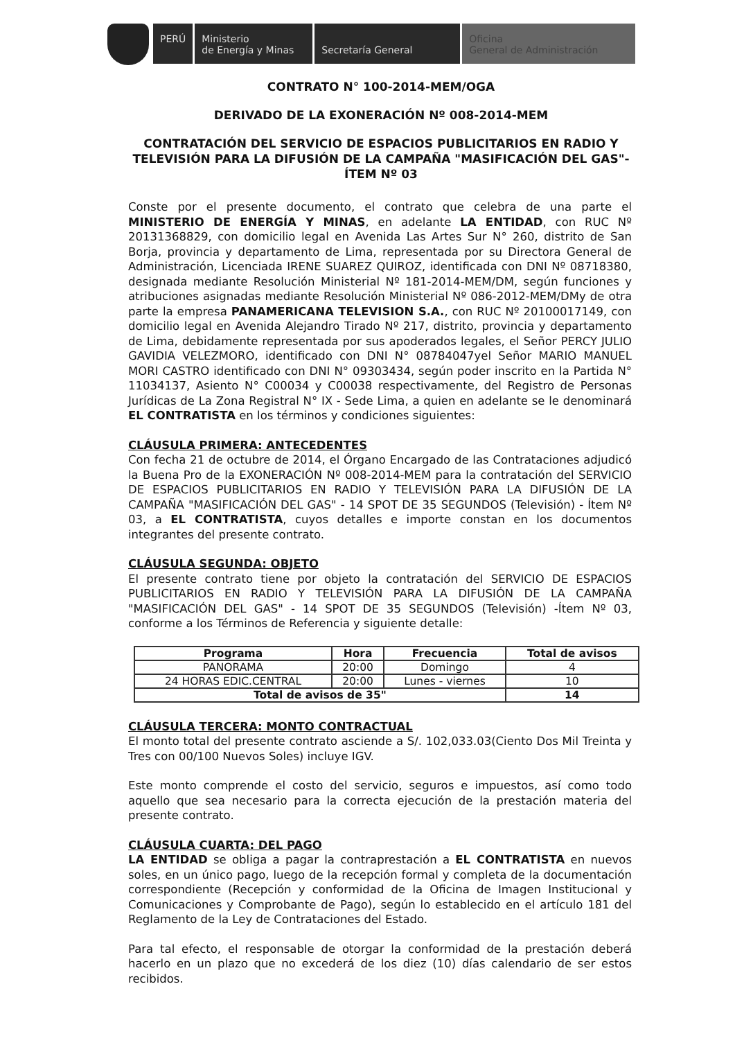PERÚ Ministerio
de Energía y Minas
Secretaría General Oficina
General de Administración
CONTRATO N° 100-2014-MEM/OGA
DERIVADO DE LA EXONERACIÓN Nº 008-2014-MEM
CONTRATACIÓN DEL SERVICIO DE ESPACIOS PUBLICITARIOS EN RADIO Y TELEVISIÓN PARA LA DIFUSIÓN DE LA CAMPAÑA "MASIFICACIÓN DEL GAS"- ÍTEM Nº 03
Conste por el presente documento, el contrato que celebra de una parte el MINISTERIO DE ENERGÍA Y MINAS, en adelante LA ENTIDAD, con RUC Nº 20131368829, con domicilio legal en Avenida Las Artes Sur N° 260, distrito de San Borja, provincia y departamento de Lima, representada por su Directora General de Administración, Licenciada IRENE SUAREZ QUIROZ, identificada con DNI Nº 08718380, designada mediante Resolución Ministerial Nº 181-2014-MEM/DM, según funciones y atribuciones asignadas mediante Resolución Ministerial Nº 086-2012-MEM/DMy de otra parte la empresa PANAMERICANA TELEVISION S.A., con RUC Nº 20100017149, con domicilio legal en Avenida Alejandro Tirado Nº 217, distrito, provincia y departamento de Lima, debidamente representada por sus apoderados legales, el Señor PERCY JULIO GAVIDIA VELEZMORO, identificado con DNI N° 08784047yel Señor MARIO MANUEL MORI CASTRO identificado con DNI N° 09303434, según poder inscrito en la Partida N° 11034137, Asiento N° C00034 y C00038 respectivamente, del Registro de Personas Jurídicas de La Zona Registral N° IX - Sede Lima, a quien en adelante se le denominará EL CONTRATISTA en los términos y condiciones siguientes:
CLÁUSULA PRIMERA: ANTECEDENTES
Con fecha 21 de octubre de 2014, el Órgano Encargado de las Contrataciones adjudicó la Buena Pro de la EXONERACIÓN Nº 008-2014-MEM para la contratación del SERVICIO DE ESPACIOS PUBLICITARIOS EN RADIO Y TELEVISIÓN PARA LA DIFUSIÓN DE LA CAMPAÑA "MASIFICACIÓN DEL GAS" - 14 SPOT DE 35 SEGUNDOS (Televisión) - Ítem Nº 03, a EL CONTRATISTA, cuyos detalles e importe constan en los documentos integrantes del presente contrato.
CLÁUSULA SEGUNDA: OBJETO
El presente contrato tiene por objeto la contratación del SERVICIO DE ESPACIOS PUBLICITARIOS EN RADIO Y TELEVISIÓN PARA LA DIFUSIÓN DE LA CAMPAÑA "MASIFICACIÓN DEL GAS" - 14 SPOT DE 35 SEGUNDOS (Televisión) -Ítem Nº 03, conforme a los Términos de Referencia y siguiente detalle:
| Programa | Hora | Frecuencia | Total de avisos |
| --- | --- | --- | --- |
| PANORAMA | 20:00 | Domingo | 4 |
| 24 HORAS EDIC.CENTRAL | 20:00 | Lunes - viernes | 10 |
| Total de avisos de 35" | | | 14 |
CLÁUSULA TERCERA: MONTO CONTRACTUAL
El monto total del presente contrato asciende a S/. 102,033.03(Ciento Dos Mil Treinta y Tres con 00/100 Nuevos Soles) incluye IGV.
Este monto comprende el costo del servicio, seguros e impuestos, así como todo aquello que sea necesario para la correcta ejecución de la prestación materia del presente contrato.
CLÁUSULA CUARTA: DEL PAGO
LA ENTIDAD se obliga a pagar la contraprestación a EL CONTRATISTA en nuevos soles, en un único pago, luego de la recepción formal y completa de la documentación correspondiente (Recepción y conformidad de la Oficina de Imagen Institucional y Comunicaciones y Comprobante de Pago), según lo establecido en el artículo 181 del Reglamento de la Ley de Contrataciones del Estado.
Para tal efecto, el responsable de otorgar la conformidad de la prestación deberá hacerlo en un plazo que no excederá de los diez (10) días calendario de ser estos recibidos.